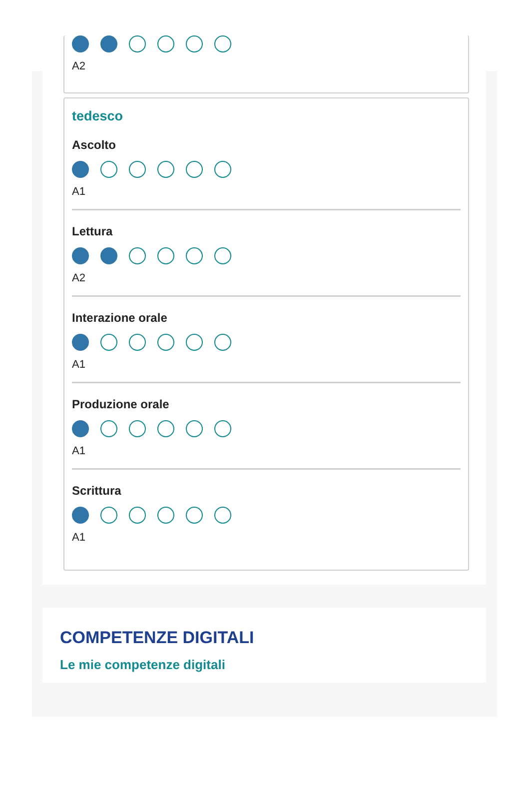A2
tedesco
Ascolto
A1
Lettura
A2
Interazione orale
A1
Produzione orale
A1
Scrittura
A1
COMPETENZE DIGITALI
Le mie competenze digitali